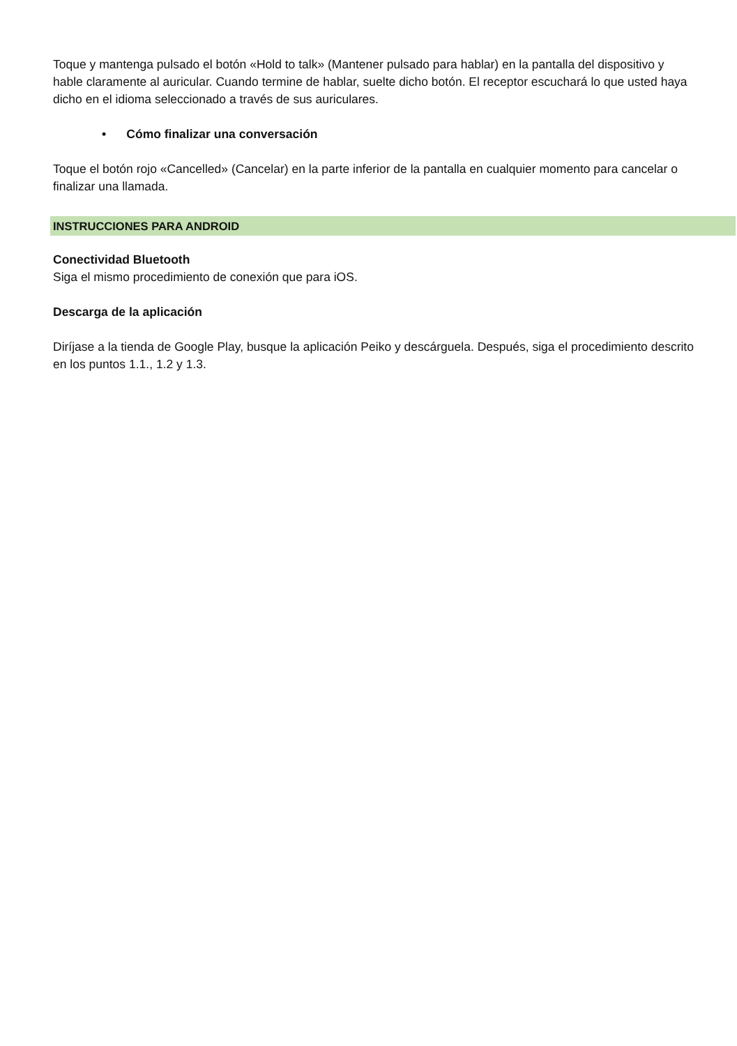Toque y mantenga pulsado el botón «Hold to talk» (Mantener pulsado para hablar) en la pantalla del dispositivo y hable claramente al auricular. Cuando termine de hablar, suelte dicho botón. El receptor escuchará lo que usted haya dicho en el idioma seleccionado a través de sus auriculares.
• Cómo finalizar una conversación
Toque el botón rojo «Cancelled» (Cancelar) en la parte inferior de la pantalla en cualquier momento para cancelar o finalizar una llamada.
INSTRUCCIONES PARA ANDROID
Conectividad Bluetooth
Siga el mismo procedimiento de conexión que para iOS.
Descarga de la aplicación
Diríjase a la tienda de Google Play, busque la aplicación Peiko y descárguela. Después, siga el procedimiento descrito en los puntos 1.1., 1.2 y 1.3.